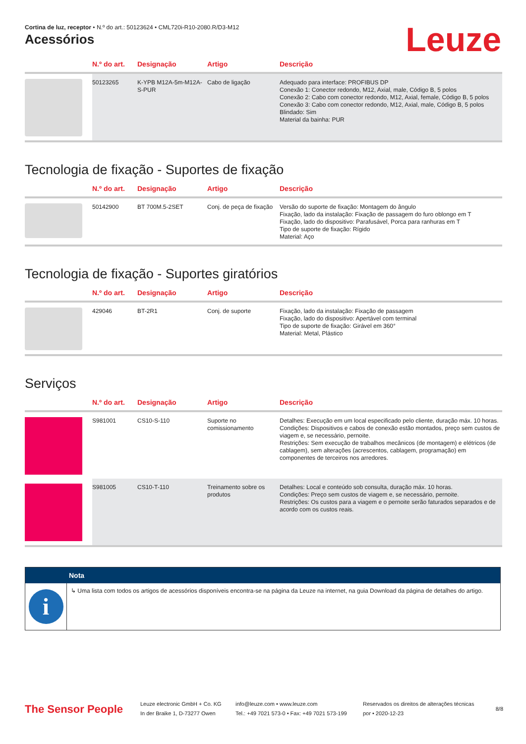Cortina de luz, receptor • N.º do art.: 50123624 • CML720i-R10-2080.R/D3-M12
Leuze
Acessórios
| | N.º do art. | Designação | Artigo | Descrição |
| --- | --- | --- | --- | --- |
| | 50123265 | K-YPB M12A-5m-M12A-S-PUR | Cabo de ligação | Adequado para interface: PROFIBUS DP Conexão 1: Conector redondo, M12, Axial, male, Código B, 5 polos Conexão 2: Cabo com conector redondo, M12, Axial, female, Código B, 5 polos Conexão 3: Cabo com conector redondo, M12, Axial, male, Código B, 5 polos Blindado: Sim Material da bainha: PUR |
Tecnologia de fixação - Suportes de fixação
| | N.º do art. | Designação | Artigo | Descrição |
| --- | --- | --- | --- | --- |
| | 50142900 | BT 700M.5-2SET | Conj. de peça de fixação | Versão do suporte de fixação: Montagem do ângulo Fixação, lado da instalação: Fixação de passagem do furo oblongo em T Fixação, lado do dispositivo: Parafusável, Porca para ranhuras em T Tipo de suporte de fixação: Rígido Material: Aço |
Tecnologia de fixação - Suportes giratórios
| | N.º do art. | Designação | Artigo | Descrição |
| --- | --- | --- | --- | --- |
| | 429046 | BT-2R1 | Conj. de suporte | Fixação, lado da instalação: Fixação de passagem Fixação, lado do dispositivo: Apertável com terminal Tipo de suporte de fixação: Girável em 360° Material: Metal, Plástico |
Serviços
| | N.º do art. | Designação | Artigo | Descrição |
| --- | --- | --- | --- | --- |
| | S981001 | CS10-S-110 | Suporte no comissionamento | Detalhes: Execução em um local especificado pelo cliente, duração máx. 10 horas. Condições: Dispositivos e cabos de conexão estão montados, preço sem custos de viagem e, se necessário, pernoite. Restrições: Sem execução de trabalhos mecânicos (de montagem) e elétricos (de cablagem), sem alterações (acrescentos, cablagem, programação) em componentes de terceiros nos arredores. |
| | S981005 | CS10-T-110 | Treinamento sobre os produtos | Detalhes: Local e conteúdo sob consulta, duração máx. 10 horas. Condições: Preço sem custos de viagem e, se necessário, pernoite. Restrições: Os custos para a viagem e o pernoite serão faturados separados e de acordo com os custos reais. |
Nota
i
↳ Uma lista com todos os artigos de acessórios disponíveis encontra-se na página da Leuze na internet, na guia Download da página de detalhes do artigo.
The Sensor People
Leuze electronic GmbH + Co. KG
In der Braike 1, D-73277 Owen
info@leuze.com • www.leuze.com
Tel.: +49 7021 573-0 • Fax: +49 7021 573-199
Reservados os direitos de alterações técnicas
por • 2020-12-23
8/8